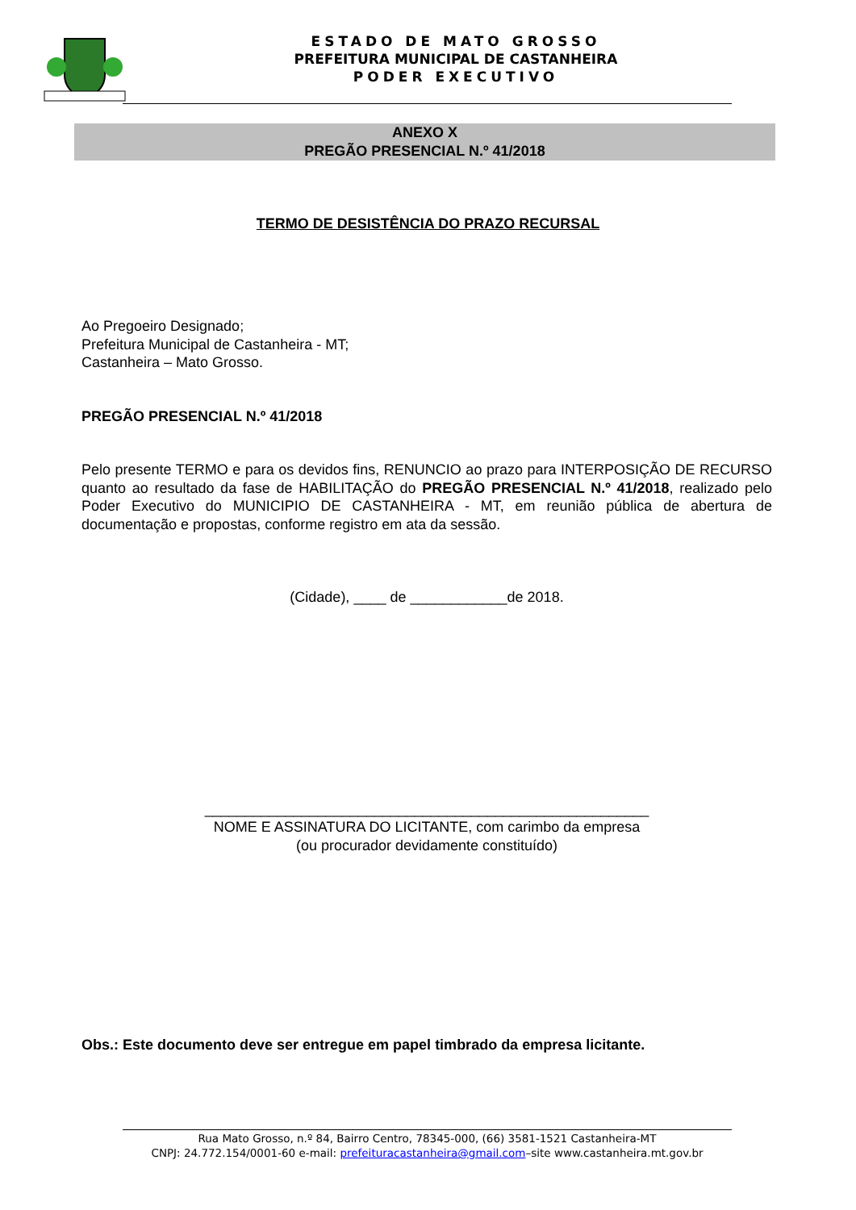ESTADO DE MATO GROSSO
PREFEITURA MUNICIPAL DE CASTANHEIRA
PODER EXECUTIVO
ANEXO X
PREGÃO PRESENCIAL N.º 41/2018
TERMO DE DESISTÊNCIA DO PRAZO RECURSAL
Ao Pregoeiro Designado;
Prefeitura Municipal de Castanheira - MT;
Castanheira – Mato Grosso.
PREGÃO PRESENCIAL N.º 41/2018
Pelo presente TERMO e para os devidos fins, RENUNCIO ao prazo para INTERPOSIÇÃO DE RECURSO quanto ao resultado da fase de HABILITAÇÃO do PREGÃO PRESENCIAL N.º 41/2018, realizado pelo Poder Executivo do MUNICIPIO DE CASTANHEIRA - MT, em reunião pública de abertura de documentação e propostas, conforme registro em ata da sessão.
(Cidade), ____ de ____________de 2018.
_______________________________________________________
NOME E ASSINATURA DO LICITANTE, com carimbo da empresa
(ou procurador devidamente constituído)
Obs.: Este documento deve ser entregue em papel timbrado da empresa licitante.
Rua Mato Grosso, n.º 84, Bairro Centro, 78345-000, (66) 3581-1521 Castanheira-MT
CNPJ: 24.772.154/0001-60 e-mail: prefeituracastanheira@gmail.com–site www.castanheira.mt.gov.br